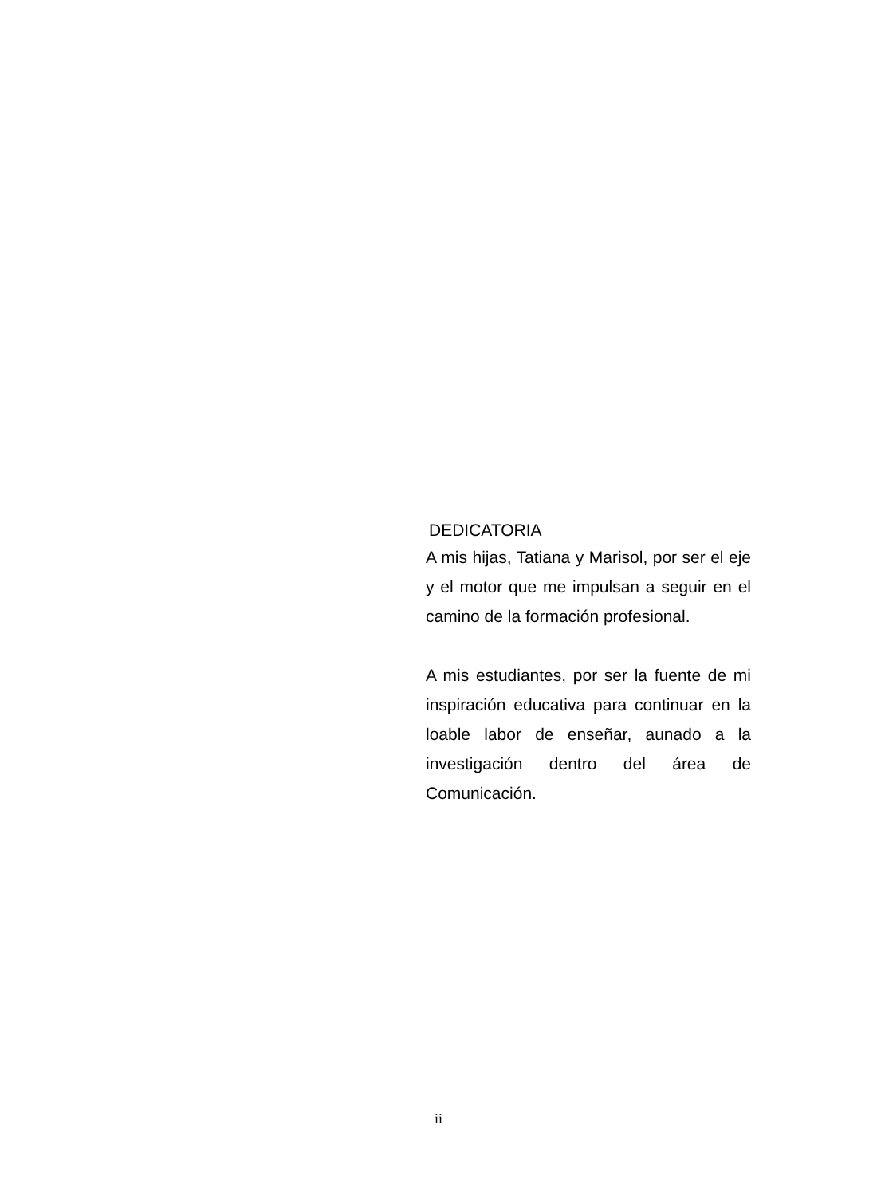DEDICATORIA
A mis hijas, Tatiana y Marisol, por ser el eje y el motor que me impulsan a seguir en el camino de la formación profesional.
A mis estudiantes, por ser la fuente de mi inspiración educativa para continuar en la loable labor de enseñar, aunado a la investigación dentro del área de Comunicación.
ii